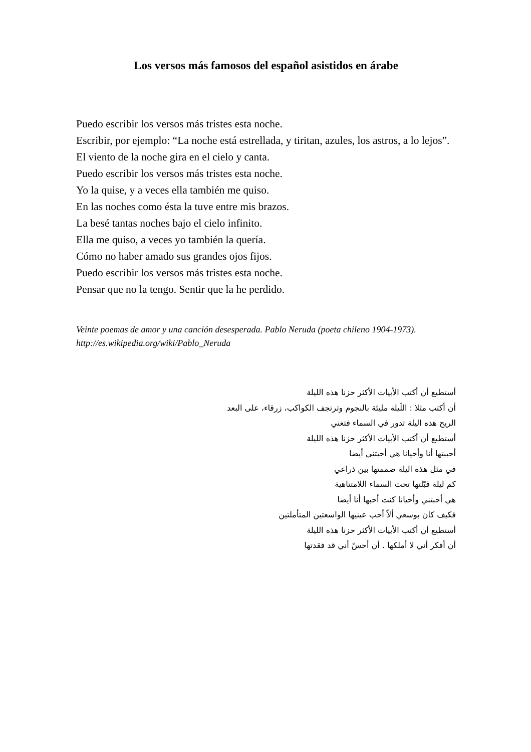Los versos más famosos del español asistidos en árabe
Puedo escribir los versos más tristes esta noche.
Escribir, por ejemplo: “La noche está estrellada, y tiritan, azules, los astros, a lo lejos”.
El viento de la noche gira en el cielo y canta.
Puedo escribir los versos más tristes esta noche.
Yo la quise, y a veces ella también me quiso.
En las noches como ésta la tuve entre mis brazos.
La besé tantas noches bajo el cielo infinito.
Ella me quiso, a veces yo también la quería.
Cómo no haber amado sus grandes ojos fijos.
Puedo escribir los versos más tristes esta noche.
Pensar que no la tengo. Sentir que la he perdido.
Veinte poemas de amor y una canción desesperada. Pablo Neruda (poeta chileno 1904-1973). http://es.wikipedia.org/wiki/Pablo_Neruda
أستطيع أن أكتب الأبيات الأكثر حزنا هذه الليلة
أن أكتب مثلا : اللّيلة مليئة بالنجوم وترتجف الكواكب، زرقاء، على البعد
الريح هذه اليلة تدور في السماء فتغني
أستطيع أن أكتب الأبيات الأكثر حزنا هذه الليلة
أحببتها أنا وأحيانا هي أحبتني أيضا
في مثل هذه اليلة ضممتها بين ذراعي
كم ليلة قبّلتها تحت السماء اللامتناهية
هي أحبتني وأحيانا كنت أحبها أنا أيضا
فكيف كان بوسعي ألاّ أحب عينيها الواسعتين المتأملتين
أستطيع أن أكتب الأبيات الأكثر حزنا هذه الليلة
أن أفكر أني لا أملكها . أن أحسّ أني قد فقدتها